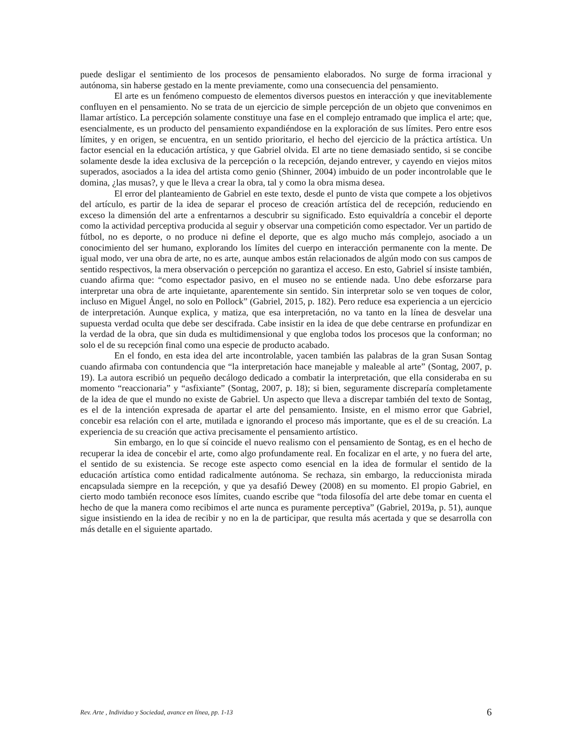puede desligar el sentimiento de los procesos de pensamiento elaborados. No surge de forma irracional y autónoma, sin haberse gestado en la mente previamente, como una consecuencia del pensamiento.
El arte es un fenómeno compuesto de elementos diversos puestos en interacción y que inevitablemente confluyen en el pensamiento. No se trata de un ejercicio de simple percepción de un objeto que convenimos en llamar artístico. La percepción solamente constituye una fase en el complejo entramado que implica el arte; que, esencialmente, es un producto del pensamiento expandiéndose en la exploración de sus límites. Pero entre esos límites, y en origen, se encuentra, en un sentido prioritario, el hecho del ejercicio de la práctica artística. Un factor esencial en la educación artística, y que Gabriel olvida. El arte no tiene demasiado sentido, si se concibe solamente desde la idea exclusiva de la percepción o la recepción, dejando entrever, y cayendo en viejos mitos superados, asociados a la idea del artista como genio (Shinner, 2004) imbuido de un poder incontrolable que le domina, ¿las musas?, y que le lleva a crear la obra, tal y como la obra misma desea.
El error del planteamiento de Gabriel en este texto, desde el punto de vista que compete a los objetivos del artículo, es partir de la idea de separar el proceso de creación artística del de recepción, reduciendo en exceso la dimensión del arte a enfrentarnos a descubrir su significado. Esto equivaldría a concebir el deporte como la actividad perceptiva producida al seguir y observar una competición como espectador. Ver un partido de fútbol, no es deporte, o no produce ni define el deporte, que es algo mucho más complejo, asociado a un conocimiento del ser humano, explorando los límites del cuerpo en interacción permanente con la mente. De igual modo, ver una obra de arte, no es arte, aunque ambos están relacionados de algún modo con sus campos de sentido respectivos, la mera observación o percepción no garantiza el acceso. En esto, Gabriel sí insiste también, cuando afirma que: “como espectador pasivo, en el museo no se entiende nada. Uno debe esforzarse para interpretar una obra de arte inquietante, aparentemente sin sentido. Sin interpretar solo se ven toques de color, incluso en Miguel Ángel, no solo en Pollock” (Gabriel, 2015, p. 182). Pero reduce esa experiencia a un ejercicio de interpretación. Aunque explica, y matiza, que esa interpretación, no va tanto en la línea de desvelar una supuesta verdad oculta que debe ser descifrada. Cabe insistir en la idea de que debe centrarse en profundizar en la verdad de la obra, que sin duda es multidimensional y que engloba todos los procesos que la conforman; no solo el de su recepción final como una especie de producto acabado.
En el fondo, en esta idea del arte incontrolable, yacen también las palabras de la gran Susan Sontag cuando afirmaba con contundencia que “la interpretación hace manejable y maleable al arte” (Sontag, 2007, p. 19). La autora escribió un pequeño decálogo dedicado a combatir la interpretación, que ella consideraba en su momento “reaccionaria” y “asfixiante” (Sontag, 2007, p. 18); si bien, seguramente discreparía completamente de la idea de que el mundo no existe de Gabriel. Un aspecto que lleva a discrepar también del texto de Sontag, es el de la intención expresada de apartar el arte del pensamiento. Insiste, en el mismo error que Gabriel, concebir esa relación con el arte, mutilada e ignorando el proceso más importante, que es el de su creación. La experiencia de su creación que activa precisamente el pensamiento artístico.
Sin embargo, en lo que sí coincide el nuevo realismo con el pensamiento de Sontag, es en el hecho de recuperar la idea de concebir el arte, como algo profundamente real. En focalizar en el arte, y no fuera del arte, el sentido de su existencia. Se recoge este aspecto como esencial en la idea de formular el sentido de la educación artística como entidad radicalmente autónoma. Se rechaza, sin embargo, la reduccionista mirada encapsulada siempre en la recepción, y que ya desafió Dewey (2008) en su momento. El propio Gabriel, en cierto modo también reconoce esos límites, cuando escribe que “toda filosofía del arte debe tomar en cuenta el hecho de que la manera como recibimos el arte nunca es puramente perceptiva” (Gabriel, 2019a, p. 51), aunque sigue insistiendo en la idea de recibir y no en la de participar, que resulta más acertada y que se desarrolla con más detalle en el siguiente apartado.
Rev. Arte , Individuo y Sociedad, avance en línea, pp. 1-13 6